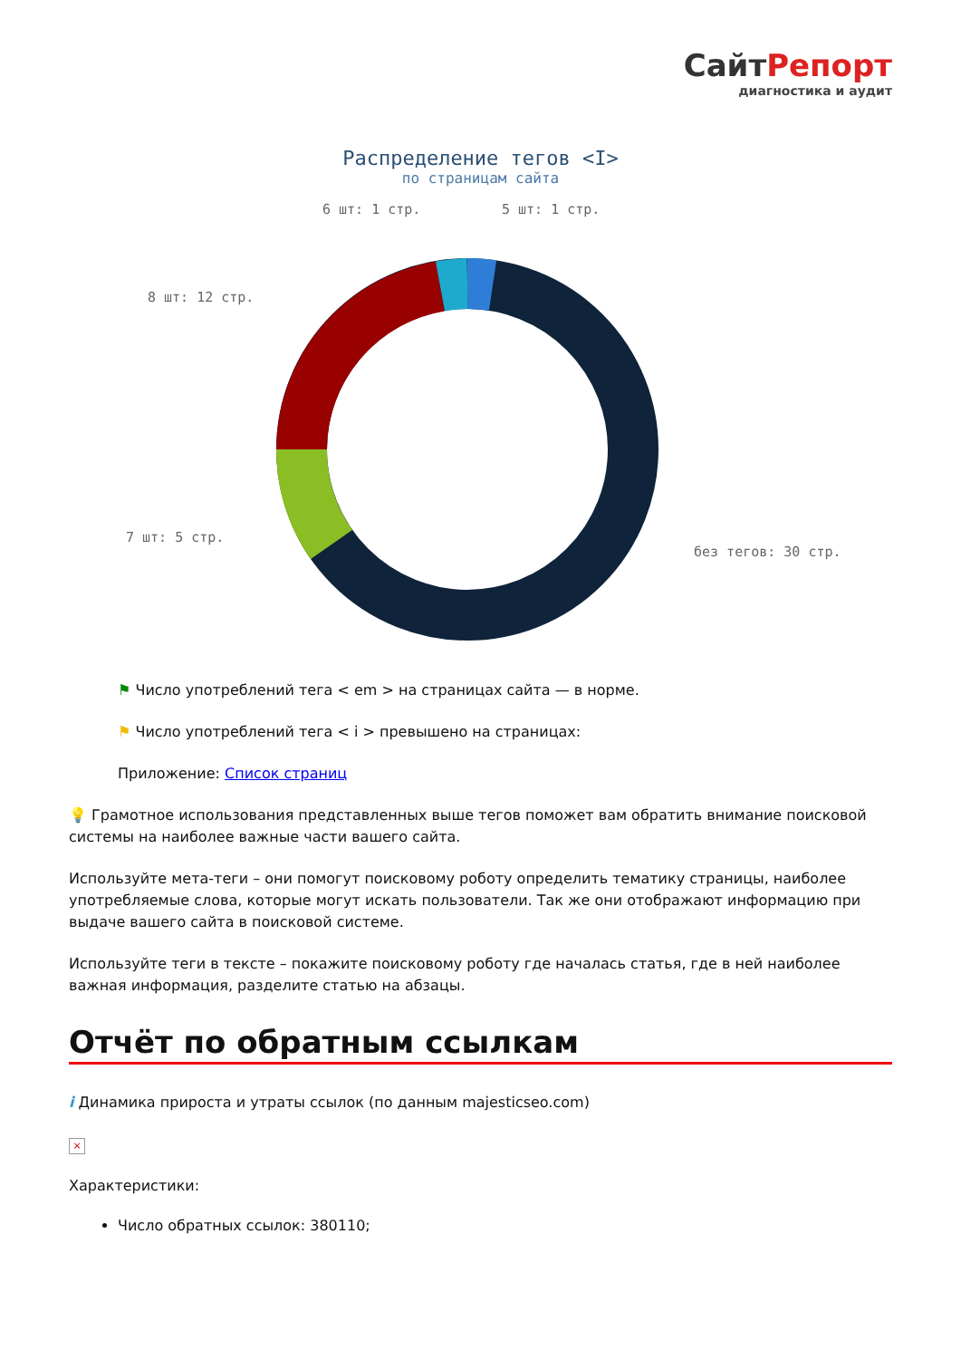СайтРепорт
диагностика и аудит
Распределение тегов <I>
по страницам сайта
6 шт: 1 стр.
5 шт: 1 стр.
8 шт: 12 стр.
7 шт: 5 стр.
без тегов: 30 стр.
⚑ Число употреблений тега < em > на страницах сайта — в норме.
⚑ Число употреблений тега < i > превышено на страницах:
Приложение: Список страниц
💡 Грамотное использования представленных выше тегов поможет вам обратить внимание поисковой системы на наиболее важные части вашего сайта.
Используйте мета-теги – они помогут поисковому роботу определить тематику страницы, наиболее употребляемые слова, которые могут искать пользователи. Так же они отображают информацию при выдаче вашего сайта в поисковой системе.
Используйте теги в тексте – покажите поисковому роботу где началась статья, где в ней наиболее важная информация, разделите статью на абзацы.
Отчёт по обратным ссылкам
i Динамика прироста и утраты ссылок (по данным majesticseo.com)
×
Характеристики:
Число обратных ссылок: 380110;